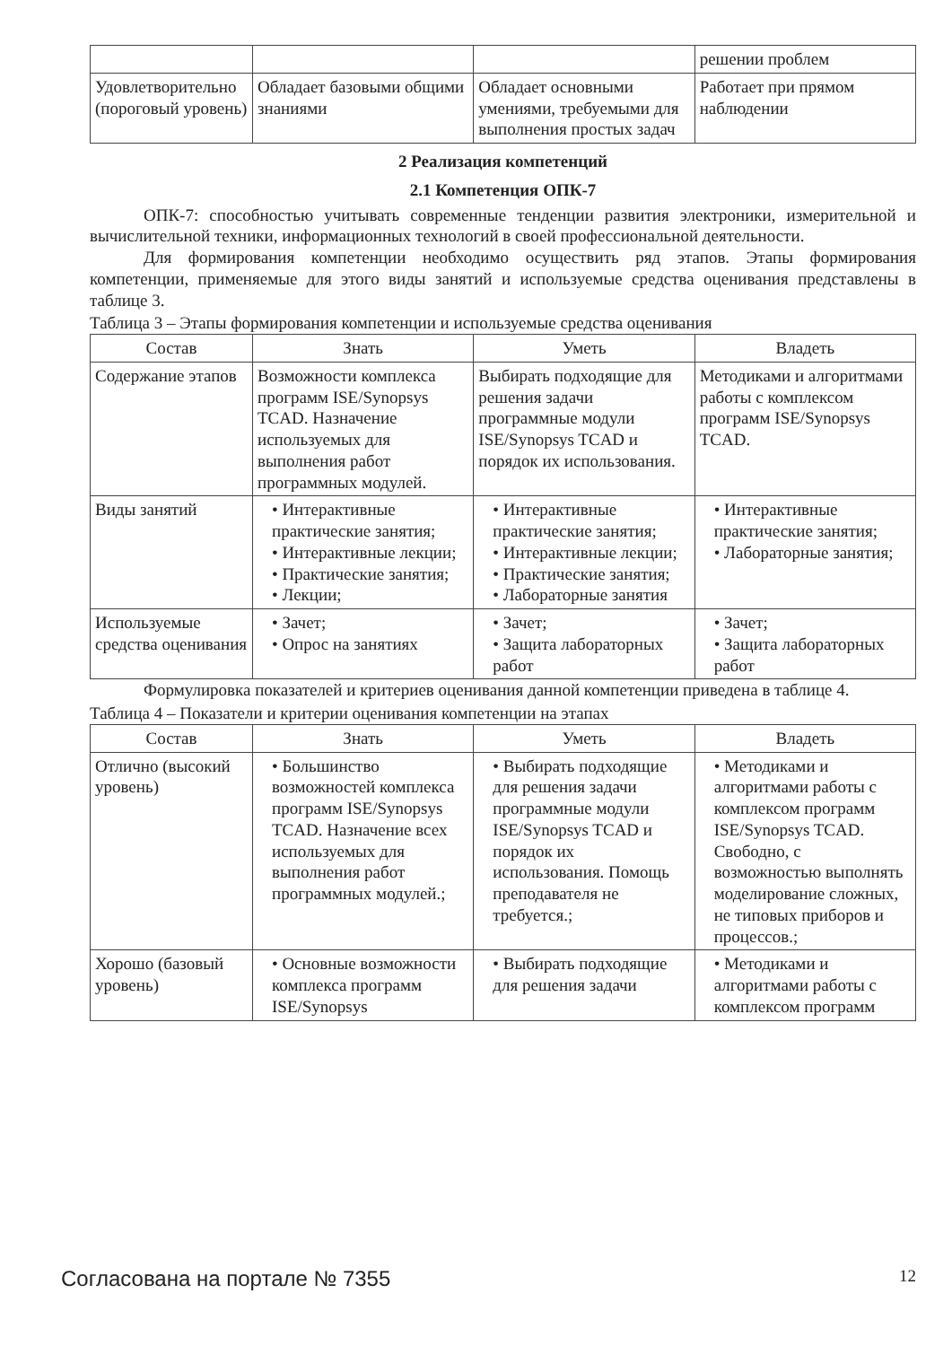| | | | решении проблем |
| Удовлетворительно (пороговый уровень) | Обладает базовыми общими знаниями | Обладает основными умениями, требуемыми для выполнения простых задач | Работает при прямом наблюдении |
2 Реализация компетенций
2.1 Компетенция ОПК-7
ОПК-7: способностью учитывать современные тенденции развития электроники, измерительной и вычислительной техники, информационных технологий в своей профессиональной деятельности.
Для формирования компетенции необходимо осуществить ряд этапов. Этапы формирования компетенции, применяемые для этого виды занятий и используемые средства оценивания представлены в таблице 3.
Таблица 3 – Этапы формирования компетенции и используемые средства оценивания
| Состав | Знать | Уметь | Владеть |
| --- | --- | --- | --- |
| Содержание этапов | Возможности комплекса программ ISE/Synopsys TCAD. Назначение используемых для выполнения работ программных модулей. | Выбирать подходящие для решения задачи программные модули ISE/Synopsys TCAD и порядок их использования. | Методиками и алгоритмами работы с комплексом программ ISE/Synopsys TCAD. |
| Виды занятий | • Интерактивные практические занятия; • Интерактивные лекции; • Практические занятия; • Лекции; | • Интерактивные практические занятия; • Интерактивные лекции; • Практические занятия; • Лабораторные занятия | • Интерактивные практические занятия; • Лабораторные занятия; |
| Используемые средства оценивания | • Зачет; • Опрос на занятиях | • Зачет; • Защита лабораторных работ | • Зачет; • Защита лабораторных работ |
Формулировка показателей и критериев оценивания данной компетенции приведена в таблице 4.
Таблица 4 – Показатели и критерии оценивания компетенции на этапах
| Состав | Знать | Уметь | Владеть |
| --- | --- | --- | --- |
| Отлично (высокий уровень) | • Большинство возможностей комплекса программ ISE/Synopsys TCAD. Назначение всех используемых для выполнения работ программных модулей.; | • Выбирать подходящие для решения задачи программные модули ISE/Synopsys TCAD и порядок их использования. Помощь преподавателя не требуется.; | • Методиками и алгоритмами работы с комплексом программ ISE/Synopsys TCAD. Свободно, с возможностью выполнять моделирование сложных, не типовых приборов и процессов.; |
| Хорошо (базовый уровень) | • Основные возможности комплекса программ ISE/Synopsys | • Выбирать подходящие для решения задачи | • Методиками и алгоритмами работы с комплексом программ |
Согласована на портале № 7355 12